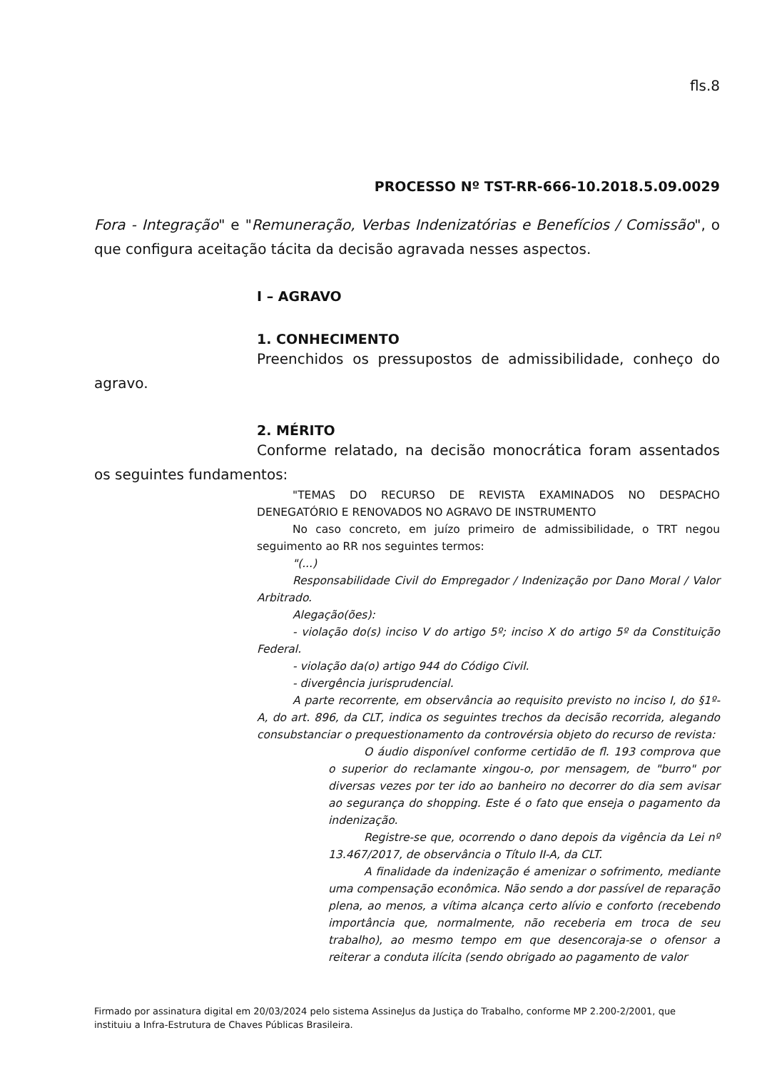fls.8
PROCESSO Nº TST-RR-666-10.2018.5.09.0029
Fora - Integração" e "Remuneração, Verbas Indenizatórias e Benefícios / Comissão", o que configura aceitação tácita da decisão agravada nesses aspectos.
I – AGRAVO
1. CONHECIMENTO
Preenchidos os pressupostos de admissibilidade, conheço do agravo.
2. MÉRITO
Conforme relatado, na decisão monocrática foram assentados os seguintes fundamentos:
"TEMAS DO RECURSO DE REVISTA EXAMINADOS NO DESPACHO DENEGATÓRIO E RENOVADOS NO AGRAVO DE INSTRUMENTO
No caso concreto, em juízo primeiro de admissibilidade, o TRT negou seguimento ao RR nos seguintes termos:
"(...)
Responsabilidade Civil do Empregador / Indenização por Dano Moral / Valor Arbitrado.
Alegação(ões):
- violação do(s) inciso V do artigo 5º; inciso X do artigo 5º da Constituição Federal.
- violação da(o) artigo 944 do Código Civil.
- divergência jurisprudencial.
A parte recorrente, em observância ao requisito previsto no inciso I, do §1º-A, do art. 896, da CLT, indica os seguintes trechos da decisão recorrida, alegando consubstanciar o prequestionamento da controvérsia objeto do recurso de revista:
O áudio disponível conforme certidão de fl. 193 comprova que o superior do reclamante xingou-o, por mensagem, de "burro" por diversas vezes por ter ido ao banheiro no decorrer do dia sem avisar ao segurança do shopping. Este é o fato que enseja o pagamento da indenização.
Registre-se que, ocorrendo o dano depois da vigência da Lei nº 13.467/2017, de observância o Título II-A, da CLT.
A finalidade da indenização é amenizar o sofrimento, mediante uma compensação econômica. Não sendo a dor passível de reparação plena, ao menos, a vítima alcança certo alívio e conforto (recebendo importância que, normalmente, não receberia em troca de seu trabalho), ao mesmo tempo em que desencoraja-se o ofensor a reiterar a conduta ilícita (sendo obrigado ao pagamento de valor
Firmado por assinatura digital em 20/03/2024 pelo sistema AssineJus da Justiça do Trabalho, conforme MP 2.200-2/2001, que instituiu a Infra-Estrutura de Chaves Públicas Brasileira.